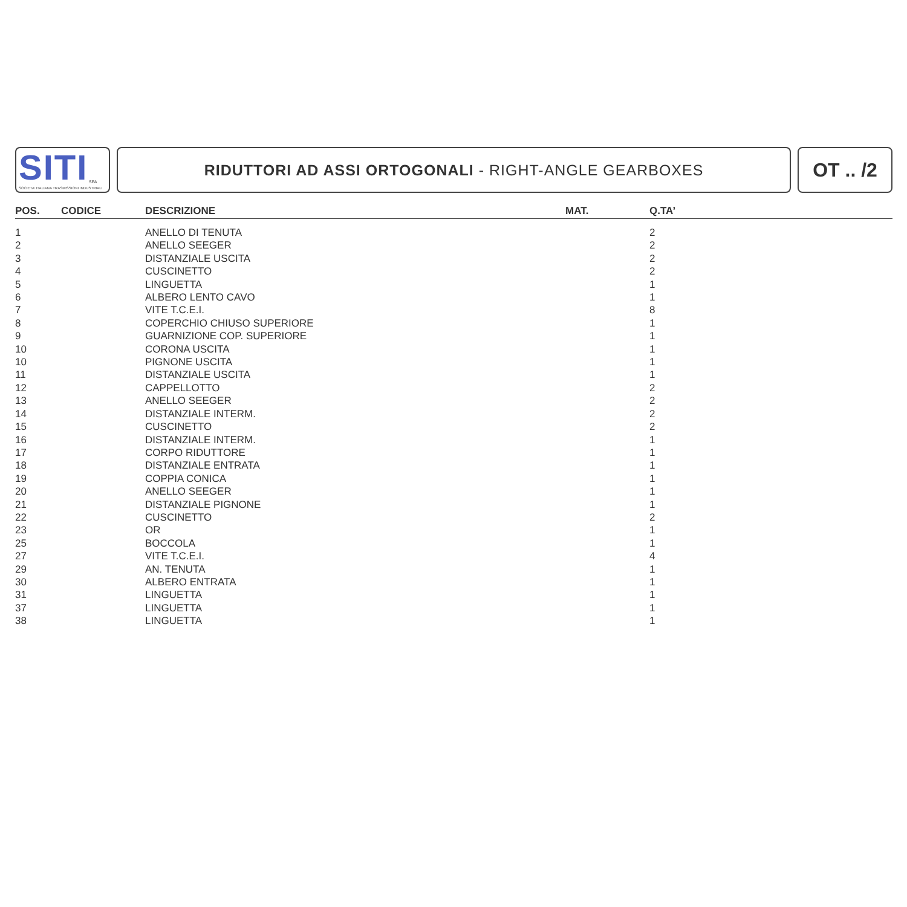SITI SPA
SOCIETA' ITALIANA TRASMISSIONI INDUSTRIALI
RIDUTTORI AD ASSI ORTOGONALI - RIGHT-ANGLE GEARBOXES
OT .. /2
| POS. | CODICE | DESCRIZIONE | MAT. | Q.TA’ |
| --- | --- | --- | --- | --- |
| 1 | | ANELLO DI TENUTA | | 2 |
| 2 | | ANELLO SEEGER | | 2 |
| 3 | | DISTANZIALE USCITA | | 2 |
| 4 | | CUSCINETTO | | 2 |
| 5 | | LINGUETTA | | 1 |
| 6 | | ALBERO LENTO CAVO | | 1 |
| 7 | | VITE T.C.E.I. | | 8 |
| 8 | | COPERCHIO CHIUSO SUPERIORE | | 1 |
| 9 | | GUARNIZIONE COP. SUPERIORE | | 1 |
| 10 | | CORONA USCITA | | 1 |
| 10 | | PIGNONE USCITA | | 1 |
| 11 | | DISTANZIALE USCITA | | 1 |
| 12 | | CAPPELLOTTO | | 2 |
| 13 | | ANELLO SEEGER | | 2 |
| 14 | | DISTANZIALE INTERM. | | 2 |
| 15 | | CUSCINETTO | | 2 |
| 16 | | DISTANZIALE INTERM. | | 1 |
| 17 | | CORPO RIDUTTORE | | 1 |
| 18 | | DISTANZIALE ENTRATA | | 1 |
| 19 | | COPPIA CONICA | | 1 |
| 20 | | ANELLO SEEGER | | 1 |
| 21 | | DISTANZIALE PIGNONE | | 1 |
| 22 | | CUSCINETTO | | 2 |
| 23 | | OR | | 1 |
| 25 | | BOCCOLA | | 1 |
| 27 | | VITE T.C.E.I. | | 4 |
| 29 | | AN. TENUTA | | 1 |
| 30 | | ALBERO ENTRATA | | 1 |
| 31 | | LINGUETTA | | 1 |
| 37 | | LINGUETTA | | 1 |
| 38 | | LINGUETTA | | 1 |